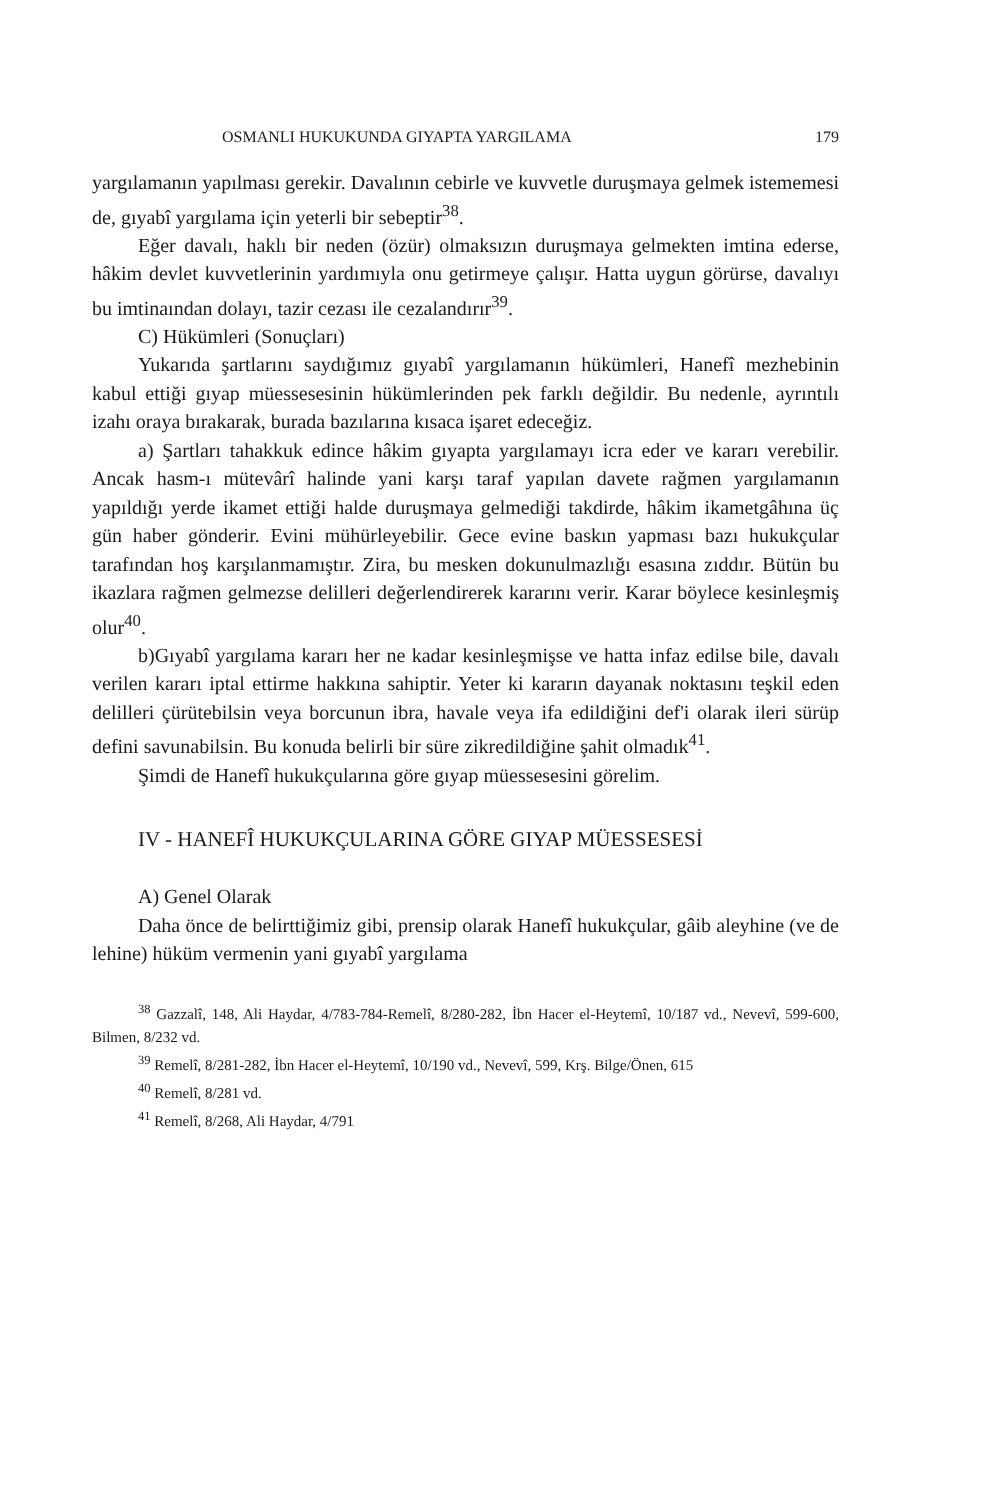OSMANLI HUKUKUNDA GIYAPTA YARGILAMA 179
yargılamanın yapılması gerekir. Davalının cebirle ve kuvvetle duruşmaya gelmek istememesi de, gıyabî yargılama için yeterli bir sebeptir<sup>38</sup>.
Eğer davalı, haklı bir neden (özür) olmaksızın duruşmaya gelmekten imtina ederse, hâkim devlet kuvvetlerinin yardımıyla onu getirmeye çalışır. Hatta uygun görürse, davalıyı bu imtinaından dolayı, tazir cezası ile cezalandırır<sup>39</sup>.
C) Hükümleri (Sonuçları)
Yukarıda şartlarını saydığımız gıyabî yargılamanın hükümleri, Hanefî mezhebinin kabul ettiği gıyap müessesesinin hükümlerinden pek farklı değildir. Bu nedenle, ayrıntılı izahı oraya bırakarak, burada bazılarına kısaca işaret edeceğiz.
a) Şartları tahakkuk edince hâkim gıyapta yargılamayı icra eder ve kararı verebilir. Ancak hasm-ı mütevârî halinde yani karşı taraf yapılan davete rağmen yargılamanın yapıldığı yerde ikamet ettiği halde duruşmaya gelmediği takdirde, hâkim ikametgâhına üç gün haber gönderir. Evini mühürleyebilir. Gece evine baskın yapması bazı hukukçular tarafından hoş karşılanmamıştır. Zira, bu mesken dokunulmazlığı esasına zıddır. Bütün bu ikazlara rağmen gelmezse delilleri değerlendirerek kararını verir. Karar böylece kesinleşmiş olur<sup>40</sup>.
b)Gıyabî yargılama kararı her ne kadar kesinleşmişse ve hatta infaz edilse bile, davalı verilen kararı iptal ettirme hakkına sahiptir. Yeter ki kararın dayanak noktasını teşkil eden delilleri çürütebilsin veya borcunun ibra, havale veya ifa edildiğini def'i olarak ileri sürüp defini savunabilsin. Bu konuda belirli bir süre zikredildiğine şahit olmadık<sup>41</sup>.
Şimdi de Hanefî hukukçularına göre gıyap müessesesini görelim.
IV - HANEFÎ HUKUKÇULARINA GÖRE GIYAP MÜESSESESİ
A) Genel Olarak
Daha önce de belirttiğimiz gibi, prensip olarak Hanefî hukukçular, gâib aleyhine (ve de lehine) hüküm vermenin yani gıyabî yargılama
<sup>38</sup> Gazzalî, 148, Ali Haydar, 4/783-784-Remelî, 8/280-282, İbn Hacer el-Heytemî, 10/187 vd., Nevevî, 599-600, Bilmen, 8/232 vd.
<sup>39</sup> Remelî, 8/281-282, İbn Hacer el-Heytemî, 10/190 vd., Nevevî, 599, Krş. Bilge/Önen, 615
<sup>40</sup> Remelî, 8/281 vd.
<sup>41</sup> Remelî, 8/268, Ali Haydar, 4/791